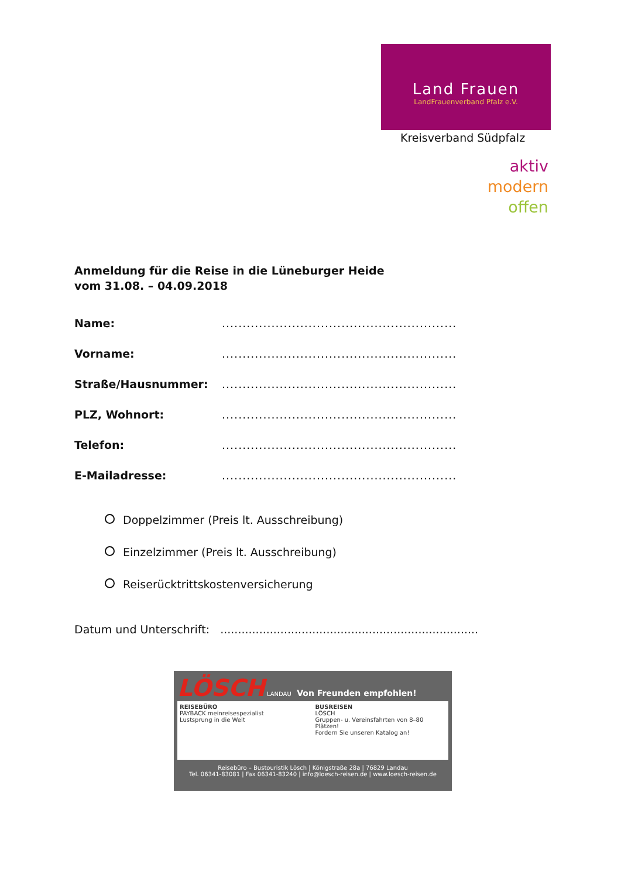Land Frauen
LandFrauenverband Pfalz e.V.
Kreisverband Südpfalz
aktiv
modern
offen
Anmeldung für die Reise in die Lüneburger Heide
vom 31.08. – 04.09.2018
Name: .........................................................
Vorname: .........................................................
Straße/Hausnummer: .........................................................
PLZ, Wohnort: .........................................................
Telefon: .........................................................
E-Mailadresse: .........................................................
Doppelzimmer (Preis lt. Ausschreibung)
Einzelzimmer (Preis lt. Ausschreibung)
Reiserücktrittskostenversicherung
Datum und Unterschrift: .........................................................................
LÖSCH LANDAU Von Freunden empfohlen!
REISEBÜRO
PAYBACK meinreisespezialist
Lustsprung in die Welt
BUSREISEN
LÖSCH
Gruppen- u. Vereinsfahrten von 8–80 Plätzen!
Fordern Sie unseren Katalog an!
Reisebüro – Bustouristik Lösch | Königstraße 28a | 76829 Landau
Tel. 06341-83081 | Fax 06341-83240 | info@loesch-reisen.de | www.loesch-reisen.de